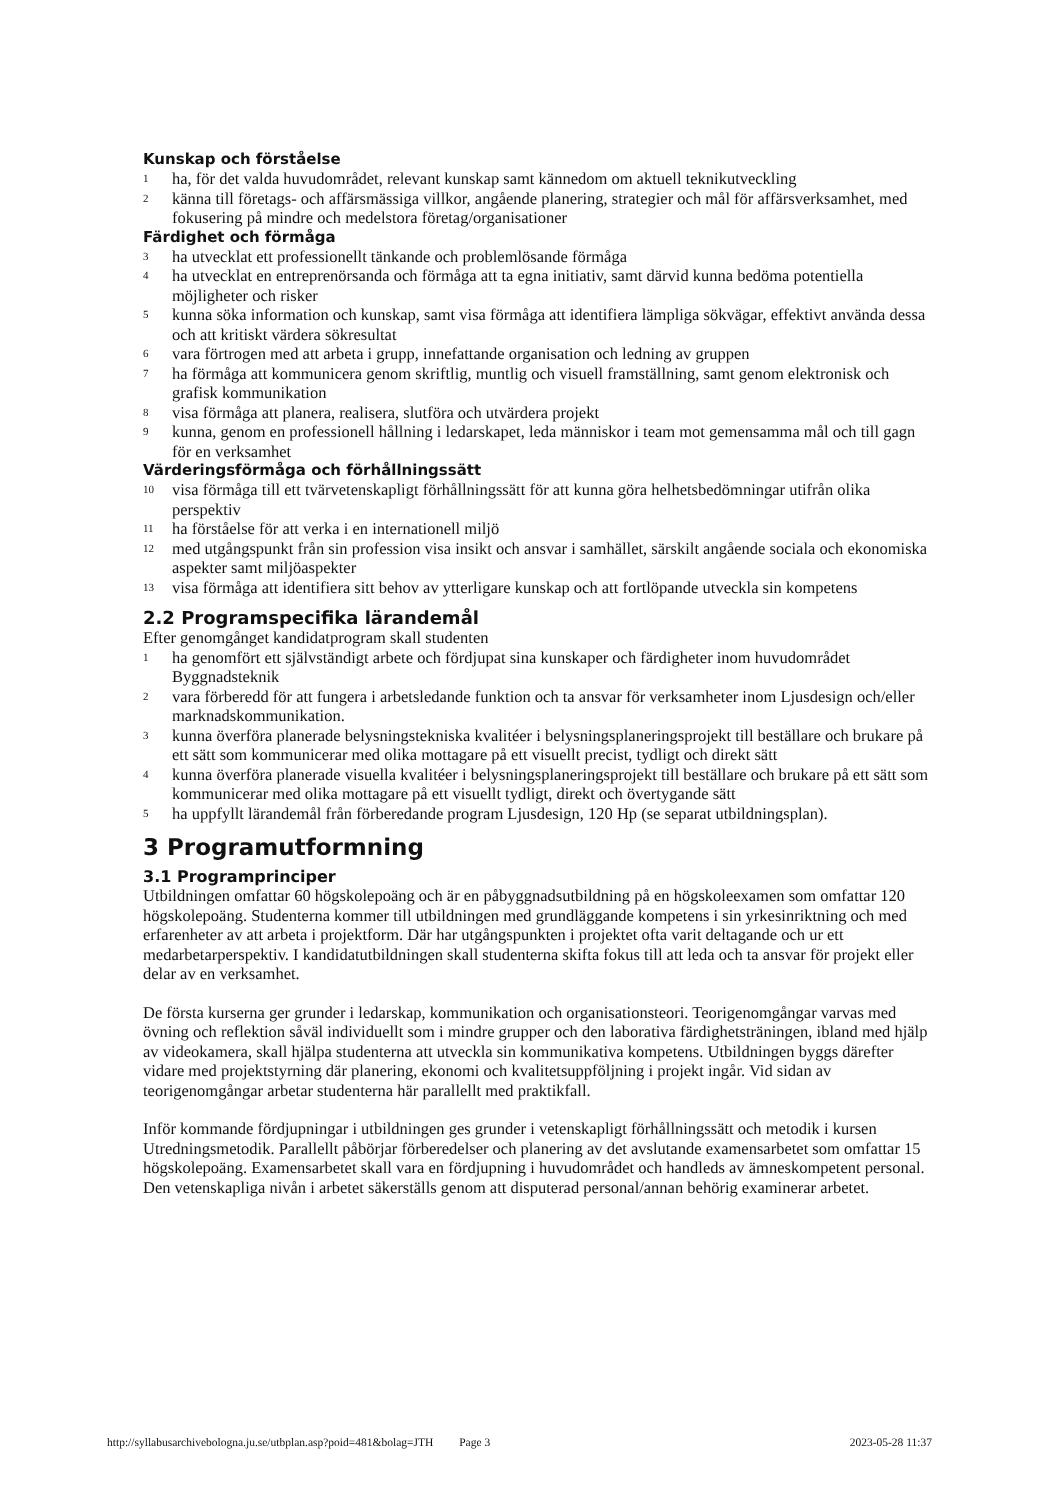Kunskap och förståelse
1 ha, för det valda huvudområdet, relevant kunskap samt kännedom om aktuell teknikutveckling
2 känna till företags- och affärsmässiga villkor, angående planering, strategier och mål för affärsverksamhet, med fokusering på mindre och medelstora företag/organisationer
Färdighet och förmåga
3 ha utvecklat ett professionellt tänkande och problemlösande förmåga
4 ha utvecklat en entreprenörsanda och förmåga att ta egna initiativ, samt därvid kunna bedöma potentiella möjligheter och risker
5 kunna söka information och kunskap, samt visa förmåga att identifiera lämpliga sökvägar, effektivt använda dessa och att kritiskt värdera sökresultat
6 vara förtrogen med att arbeta i grupp, innefattande organisation och ledning av gruppen
7 ha förmåga att kommunicera genom skriftlig, muntlig och visuell framställning, samt genom elektronisk och grafisk kommunikation
8 visa förmåga att planera, realisera, slutföra och utvärdera projekt
9 kunna, genom en professionell hållning i ledarskapet, leda människor i team mot gemensamma mål och till gagn för en verksamhet
Värderingsförmåga och förhållningssätt
10 visa förmåga till ett tvärvetenskapligt förhållningssätt för att kunna göra helhetsbedömningar utifrån olika perspektiv
11 ha förståelse för att verka i en internationell miljö
12 med utgångspunkt från sin profession visa insikt och ansvar i samhället, särskilt angående sociala och ekonomiska aspekter samt miljöaspekter
13 visa förmåga att identifiera sitt behov av ytterligare kunskap och att fortlöpande utveckla sin kompetens
2.2 Programspecifika lärandemål
Efter genomgånget kandidatprogram skall studenten
1 ha genomfört ett självständigt arbete och fördjupat sina kunskaper och färdigheter inom huvudområdet Byggnadsteknik
2 vara förberedd för att fungera i arbetsledande funktion och ta ansvar för verksamheter inom Ljusdesign och/eller marknadskommunikation.
3 kunna överföra planerade belysningstekniska kvalitéer i belysningsplaneringsprojekt till beställare och brukare på ett sätt som kommunicerar med olika mottagare på ett visuellt precist, tydligt och direkt sätt
4 kunna överföra planerade visuella kvalitéer i belysningsplaneringsprojekt till beställare och brukare på ett sätt som kommunicerar med olika mottagare på ett visuellt tydligt, direkt och övertygande sätt
5 ha uppfyllt lärandemål från förberedande program Ljusdesign, 120 Hp (se separat utbildningsplan).
3 Programutformning
3.1 Programprinciper
Utbildningen omfattar 60 högskolepoäng och är en påbyggnadsutbildning på en högskoleexamen som omfattar 120 högskolepoäng. Studenterna kommer till utbildningen med grundläggande kompetens i sin yrkesinriktning och med erfarenheter av att arbeta i projektform. Där har utgångspunkten i projektet ofta varit deltagande och ur ett medarbetarperspektiv. I kandidatutbildningen skall studenterna skifta fokus till att leda och ta ansvar för projekt eller delar av en verksamhet.
De första kurserna ger grunder i ledarskap, kommunikation och organisationsteori. Teorigenomgångar varvas med övning och reflektion såväl individuellt som i mindre grupper och den laborativa färdighetsträningen, ibland med hjälp av videokamera, skall hjälpa studenterna att utveckla sin kommunikativa kompetens. Utbildningen byggs därefter vidare med projektstyrning där planering, ekonomi och kvalitetsuppföljning i projekt ingår. Vid sidan av teorigenomgångar arbetar studenterna här parallellt med praktikfall.
Inför kommande fördjupningar i utbildningen ges grunder i vetenskapligt förhållningssätt och metodik i kursen Utredningsmetodik. Parallellt påbörjar förberedelser och planering av det avslutande examensarbetet som omfattar 15 högskolepoäng. Examensarbetet skall vara en fördjupning i huvudområdet och handleds av ämneskompetent personal. Den vetenskapliga nivån i arbetet säkerställs genom att disputerad personal/annan behörig examinerar arbetet.
http://syllabusarchivebologna.ju.se/utbplan.asp?poid=481&bolag=JTH Page 3 2023-05-28 11:37